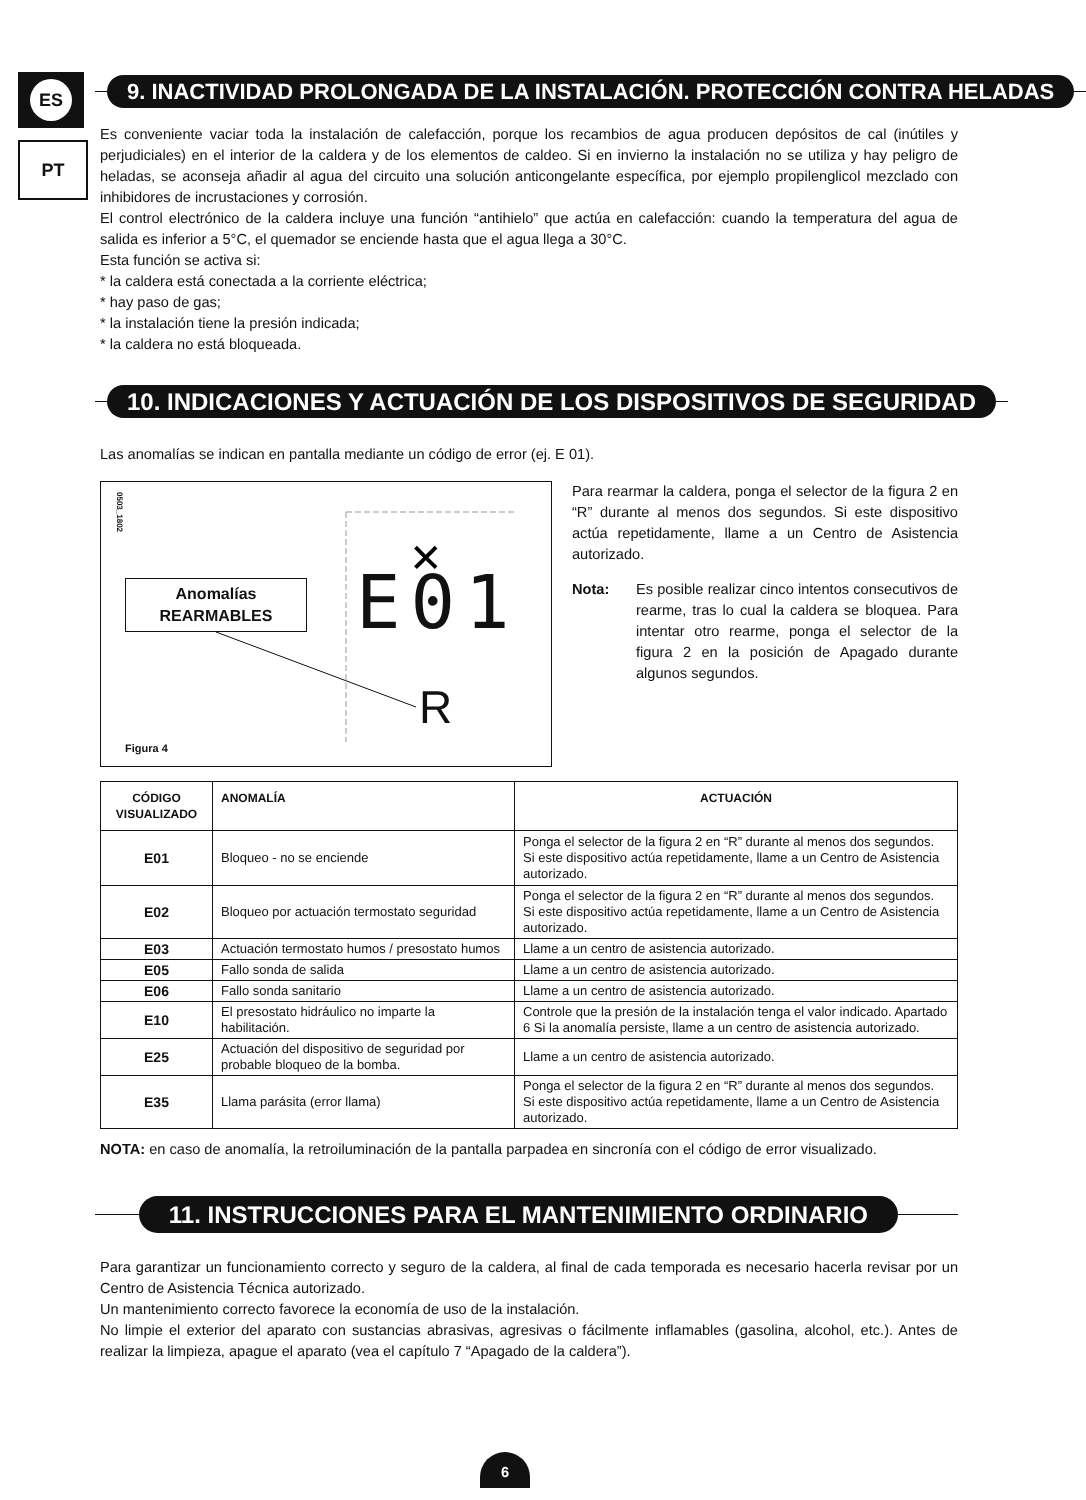ES
PT
9. INACTIVIDAD PROLONGADA DE LA INSTALACIÓN. PROTECCIÓN CONTRA HELADAS
Es conveniente vaciar toda la instalación de calefacción, porque los recambios de agua producen depósitos de cal (inútiles y perjudiciales) en el interior de la caldera y de los elementos de caldeo. Si en invierno la instalación no se utiliza y hay peligro de heladas, se aconseja añadir al agua del circuito una solución anticongelante específica, por ejemplo propilenglicol mezclado con inhibidores de incrustaciones y corrosión.
El control electrónico de la caldera incluye una función “antihielo” que actúa en calefacción: cuando la temperatura del agua de salida es inferior a 5°C, el quemador se enciende hasta que el agua llega a 30°C.
Esta función se activa si:
* la caldera está conectada a la corriente eléctrica;
* hay paso de gas;
* la instalación tiene la presión indicada;
* la caldera no está bloqueada.
10. INDICACIONES Y ACTUACIÓN DE LOS DISPOSITIVOS DE SEGURIDAD
Las anomalías se indican en pantalla mediante un código de error (ej. E 01).
0503_1802
Anomalías
REARMABLES
✕
E01
R
Figura 4
Para rearmar la caldera, ponga el selector de la figura 2 en “R” durante al menos dos segundos. Si este dispositivo actúa repetidamente, llame a un Centro de Asistencia autorizado.
Nota: Es posible realizar cinco intentos consecutivos de rearme, tras lo cual la caldera se bloquea. Para intentar otro rearme, ponga el selector de la figura 2 en la posición de Apagado durante algunos segundos.
| CÓDIGO VISUALIZADO | ANOMALÍA | ACTUACIÓN |
| --- | --- | --- |
| E01 | Bloqueo - no se enciende | Ponga el selector de la figura 2 en “R” durante al menos dos segundos. Si este dispositivo actúa repetidamente, llame a un Centro de Asistencia autorizado. |
| E02 | Bloqueo por actuación termostato seguridad | Ponga el selector de la figura 2 en “R” durante al menos dos segundos. Si este dispositivo actúa repetidamente, llame a un Centro de Asistencia autorizado. |
| E03 | Actuación termostato humos / presostato humos | Llame a un centro de asistencia autorizado. |
| E05 | Fallo sonda de salida | Llame a un centro de asistencia autorizado. |
| E06 | Fallo sonda sanitario | Llame a un centro de asistencia autorizado. |
| E10 | El presostato hidráulico no imparte la habilitación. | Controle que la presión de la instalación tenga el valor indicado. Apartado 6 Si la anomalía persiste, llame a un centro de asistencia autorizado. |
| E25 | Actuación del dispositivo de seguridad por probable bloqueo de la bomba. | Llame a un centro de asistencia autorizado. |
| E35 | Llama parásita (error llama) | Ponga el selector de la figura 2 en “R” durante al menos dos segundos. Si este dispositivo actúa repetidamente, llame a un Centro de Asistencia autorizado. |
NOTA: en caso de anomalía, la retroiluminación de la pantalla parpadea en sincronía con el código de error visualizado.
11. INSTRUCCIONES PARA EL MANTENIMIENTO ORDINARIO
Para garantizar un funcionamiento correcto y seguro de la caldera, al final de cada temporada es necesario hacerla revisar por un Centro de Asistencia Técnica autorizado.
Un mantenimiento correcto favorece la economía de uso de la instalación.
No limpie el exterior del aparato con sustancias abrasivas, agresivas o fácilmente inflamables (gasolina, alcohol, etc.). Antes de realizar la limpieza, apague el aparato (vea el capítulo 7 “Apagado de la caldera”).
6